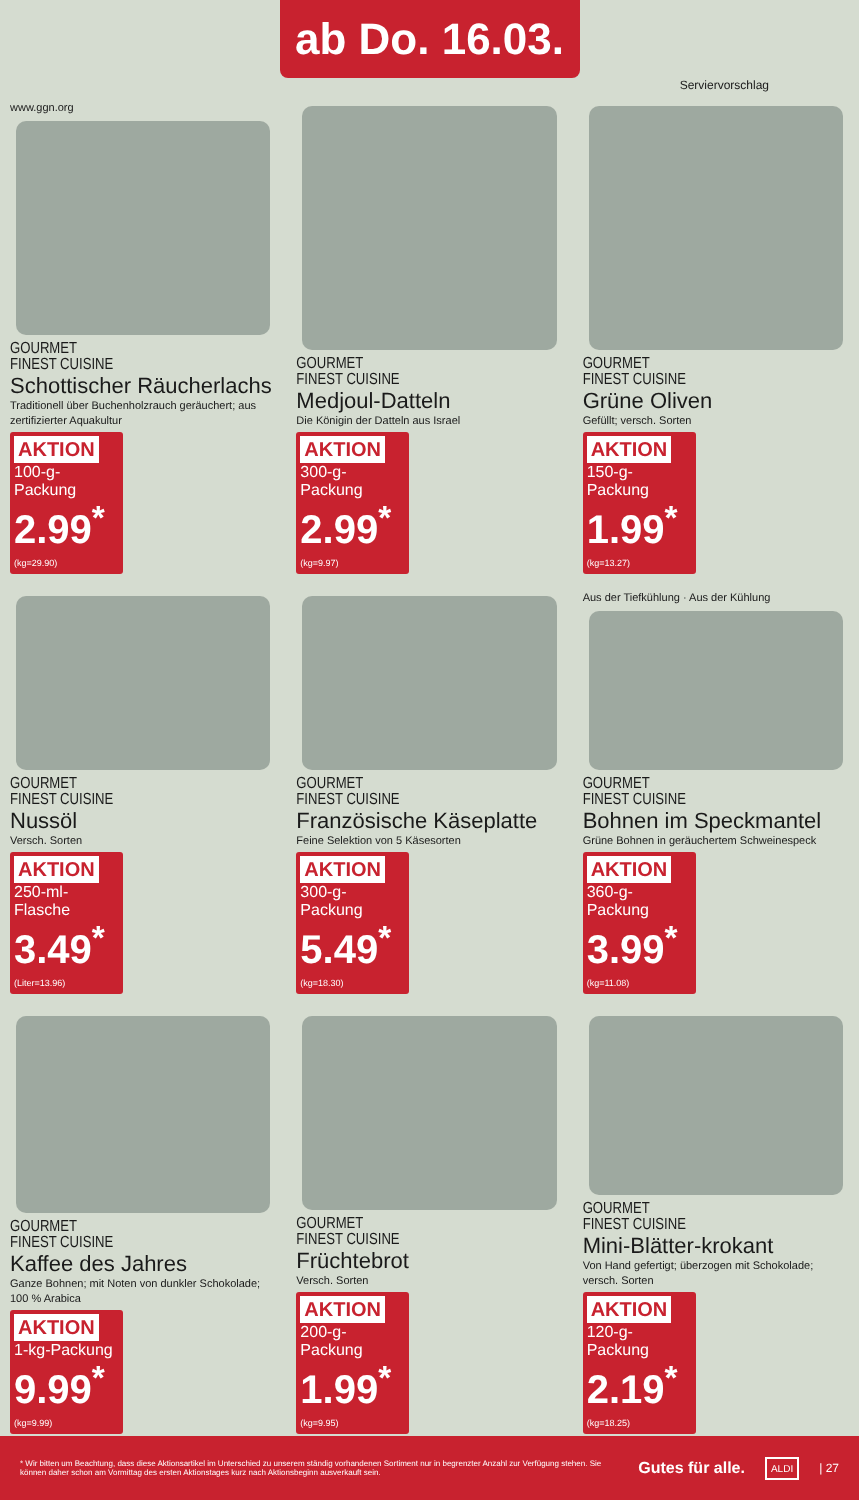ab Do. 16.03.
Serviervorschlag
www.ggn.org
GOURMET
FINEST CUISINE
Schottischer Räucherlachs
Traditionell über Buchenholzrauch geräuchert; aus zertifizierter Aquakultur
AKTION
100-g-Packung
2.99<sup>*</sup> (kg=29.90)
GOURMET
FINEST CUISINE
Medjoul-Datteln
Die Königin der Datteln aus Israel
AKTION
300-g-Packung
2.99<sup>*</sup> (kg=9.97)
GOURMET
FINEST CUISINE
Grüne Oliven
Gefüllt; versch. Sorten
AKTION
150-g-Packung
1.99<sup>*</sup> (kg=13.27)
GOURMET
FINEST CUISINE
Nussöl
Versch. Sorten
AKTION
250-ml-Flasche
3.49<sup>*</sup> (Liter=13.96)
GOURMET
FINEST CUISINE
Französische Käseplatte
Feine Selektion von 5 Käsesorten
AKTION
300-g-Packung
5.49<sup>*</sup> (kg=18.30)
Aus der Tiefkühlung · Aus der Kühlung
GOURMET
FINEST CUISINE
Bohnen im Speckmantel
Grüne Bohnen in geräuchertem Schweinespeck
AKTION
360-g-Packung
3.99<sup>*</sup> (kg=11.08)
GOURMET
FINEST CUISINE
Kaffee des Jahres
Ganze Bohnen; mit Noten von dunkler Schokolade; 100 % Arabica
AKTION
1-kg-Packung
9.99<sup>*</sup> (kg=9.99)
GOURMET
FINEST CUISINE
Früchtebrot
Versch. Sorten
AKTION
200-g-Packung
1.99<sup>*</sup> (kg=9.95)
GOURMET
FINEST CUISINE
Mini-Blätter-krokant
Von Hand gefertigt; überzogen mit Schokolade; versch. Sorten
AKTION
120-g-Packung
2.19<sup>*</sup> (kg=18.25)
* Wir bitten um Beachtung, dass diese Aktionsartikel im Unterschied zu unserem ständig vorhandenen Sortiment nur in begrenzter Anzahl zur Verfügung stehen. Sie können daher schon am Vormittag des ersten Aktionstages kurz nach Aktionsbeginn ausverkauft sein.
Gutes für alle.
ALDI
| 27